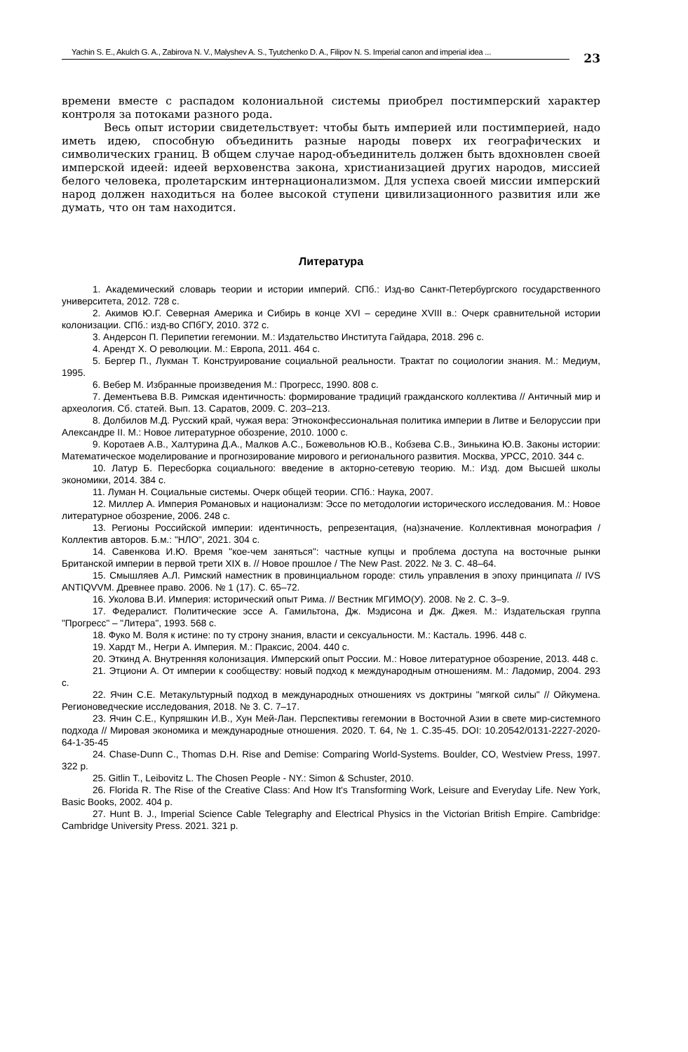Yachin S. E., Akulch G. A., Zabirova N. V., Malyshev A. S., Tyutchenko D. A., Filipov N. S. Imperial canon and imperial idea ...
23
времени вместе с распадом колониальной системы приобрел постимперский характер контроля за потоками разного рода.
Весь опыт истории свидетельствует: чтобы быть империей или постимперией, надо иметь идею, способную объединить разные народы поверх их географических и символических границ. В общем случае народ-объединитель должен быть вдохновлен своей имперской идеей: идеей верховенства закона, христианизацией других народов, миссией белого человека, пролетарским интернационализмом. Для успеха своей миссии имперский народ должен находиться на более высокой ступени цивилизационного развития или же думать, что он там находится.
Литература
1. Академический словарь теории и истории империй. СПб.: Изд-во Санкт-Петербургского государственного университета, 2012. 728 с.
2. Акимов Ю.Г. Северная Америка и Сибирь в конце XVI – середине XVIII в.: Очерк сравнительной истории колонизации. СПб.: изд-во СПбГУ, 2010. 372 с.
3. Андерсон П. Перипетии гегемонии. М.: Издательство Института Гайдара, 2018. 296 с.
4. Арендт Х. О революции. М.: Европа, 2011. 464 с.
5. Бергер П., Лукман Т. Конструирование социальной реальности. Трактат по социологии знания. М.: Медиум, 1995.
6. Вебер М. Избранные произведения М.: Прогресс, 1990. 808 с.
7. Дементьева В.В. Римская идентичность: формирование традиций гражданского коллектива // Античный мир и археология. Сб. статей. Вып. 13. Саратов, 2009. С. 203–213.
8. Долбилов М.Д. Русский край, чужая вера: Этноконфессиональная политика империи в Литве и Белоруссии при Александре II. М.: Новое литературное обозрение, 2010. 1000 с.
9. Коротаев А.В., Халтурина Д.А., Малков А.С., Божевольнов Ю.В., Кобзева С.В., Зинькина Ю.В. Законы истории: Математическое моделирование и прогнозирование мирового и регионального развития. Москва, УРСС, 2010. 344 с.
10. Латур Б. Пересборка социального: введение в акторно-сетевую теорию. М.: Изд. дом Высшей школы экономики, 2014. 384 с.
11. Луман Н. Социальные системы. Очерк общей теории. СПб.: Наука, 2007.
12. Миллер А. Империя Романовых и национализм: Эссе по методологии исторического исследования. М.: Новое литературное обозрение, 2006. 248 с.
13. Регионы Российской империи: идентичность, репрезентация, (на)значение. Коллективная монография / Коллектив авторов. Б.м.: "НЛО", 2021. 304 с.
14. Савенкова И.Ю. Время "кое-чем заняться": частные купцы и проблема доступа на восточные рынки Британской империи в первой трети XIX в. // Новое прошлое / The New Past. 2022. № 3. С. 48–64.
15. Смышляев А.Л. Римский наместник в провинциальном городе: стиль управления в эпоху принципата // IVS ANTIQVVM. Древнее право. 2006. № 1 (17). С. 65–72.
16. Уколова В.И. Империя: исторический опыт Рима. // Вестник МГИМО(У). 2008. № 2. С. 3–9.
17. Федералист. Политические эссе А. Гамильтона, Дж. Мэдисона и Дж. Джея. М.: Издательская группа "Прогресс" – "Литера", 1993. 568 с.
18. Фуко М. Воля к истине: по ту строну знания, власти и сексуальности. М.: Касталь. 1996. 448 с.
19. Хардт М., Негри А. Империя. М.: Праксис, 2004. 440 с.
20. Эткинд А. Внутренняя колонизация. Имперский опыт России. М.: Новое литературное обозрение, 2013. 448 с.
21. Этциони А. От империи к сообществу: новый подход к международным отношениям. М.: Ладомир, 2004. 293 с.
22. Ячин С.Е. Метакультурный подход в международных отношениях vs доктрины "мягкой силы" // Ойкумена. Регионоведческие исследования, 2018. № 3. С. 7–17.
23. Ячин С.Е., Купряшкин И.В., Хун Мей-Лан. Перспективы гегемонии в Восточной Азии в свете мир-системного подхода // Мировая экономика и международные отношения. 2020. Т. 64, № 1. С.35-45. DOI: 10.20542/0131-2227-2020-64-1-35-45
24. Chase-Dunn C., Thomas D.H. Rise and Demise: Comparing World-Systems. Boulder, CO, Westview Press, 1997. 322 p.
25. Gitlin T., Leibovitz L. The Chosen People - NY.: Simon & Schuster, 2010.
26. Florida R. The Rise of the Creative Class: And How It's Transforming Work, Leisure and Everyday Life. New York, Basic Books, 2002. 404 p.
27. Hunt B. J., Imperial Science Cable Telegraphy and Electrical Physics in the Victorian British Empire. Cambridge: Cambridge University Press. 2021. 321 p.